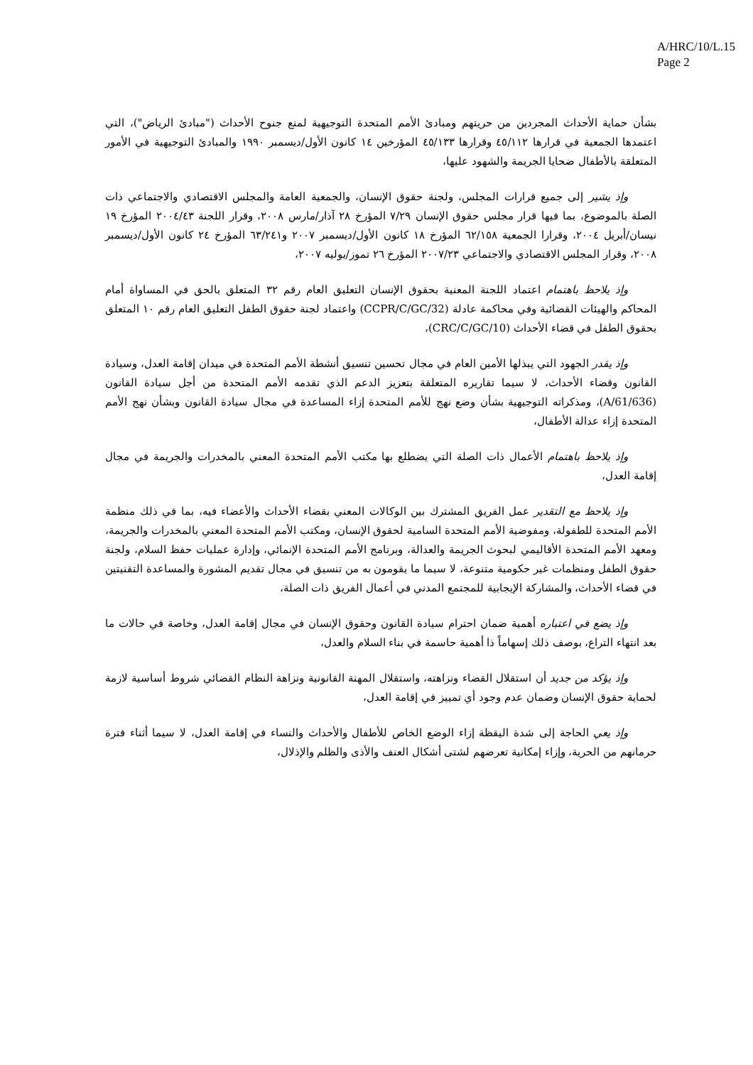A/HRC/10/L.15
Page 2
بشأن حماية الأحداث المجردين من حريتهم ومبادئ الأمم المتحدة التوجيهية لمنع جنوح الأحداث ("مبادئ الرياض")، التي اعتمدها الجمعية في قرارها ٤٥/١١٢ وقرارها ٤٥/١٣٣ المؤرخين ١٤ كانون الأول/ديسمبر ١٩٩٠ والمبادئ التوجيهية في الأمور المتعلقة بالأطفال ضحايا الجريمة والشهود عليها،
وإذ يشير إلى جميع قرارات المجلس، ولجنة حقوق الإنسان، والجمعية العامة والمجلس الاقتصادي والاجتماعي ذات الصلة بالموضوع، بما فيها قرار مجلس حقوق الإنسان ٧/٢٩ المؤرخ ٢٨ آذار/مارس ٢٠٠٨، وقرار اللجنة ٢٠٠٤/٤٣ المؤرخ ١٩ نيسان/أبريل ٢٠٠٤، وقرارا الجمعية ٦٢/١٥٨ المؤرخ ١٨ كانون الأول/ديسمبر ٢٠٠٧ و٦٣/٢٤١ المؤرخ ٢٤ كانون الأول/ديسمبر ٢٠٠٨، وقرار المجلس الاقتصادي والاجتماعي ٢٠٠٧/٢٣ المؤرخ ٢٦ تموز/يوليه ٢٠٠٧،
وإذ يلاحظ باهتمام اعتماد اللجنة المعنية بحقوق الإنسان التعليق العام رقم ٣٢ المتعلق بالحق في المساواة أمام المحاكم والهيئات القضائية وفي محاكمة عادلة (CCPR/C/GC/32) واعتماد لجنة حقوق الطفل التعليق العام رقم ١٠ المتعلق بحقوق الطفل في قضاء الأحداث (CRC/C/GC/10)،
وإذ يقدر الجهود التي يبذلها الأمين العام في مجال تحسين تنسيق أنشطة الأمم المتحدة في ميدان إقامة العدل، وسيادة القانون وقضاء الأحداث، لا سيما تقاريره المتعلقة بتعزيز الدعم الذي تقدمه الأمم المتحدة من أجل سيادة القانون (A/61/636)، ومذكراته التوجيهية بشأن وضع نهج للأمم المتحدة إزاء المساعدة في مجال سيادة القانون وبشأن نهج الأمم المتحدة إزاء عدالة الأطفال،
وإذ يلاحظ باهتمام الأعمال ذات الصلة التي يضطلع بها مكتب الأمم المتحدة المعني بالمخدرات والجريمة في مجال إقامة العدل،
وإذ يلاحظ مع التقدير عمل الفريق المشترك بين الوكالات المعني بقضاء الأحداث والأعضاء فيه، بما في ذلك منظمة الأمم المتحدة للطفولة، ومفوضية الأمم المتحدة السامية لحقوق الإنسان، ومكتب الأمم المتحدة المعني بالمخدرات والجريمة، ومعهد الأمم المتحدة الأقاليمي لبحوث الجريمة والعدالة، وبرنامج الأمم المتحدة الإنمائي، وإدارة عمليات حفظ السلام، ولجنة حقوق الطفل ومنظمات غير حكومية متنوعة، لا سيما ما يقومون به من تنسيق في مجال تقديم المشورة والمساعدة التقنيتين في قضاء الأحداث، والمشاركة الإيجابية للمجتمع المدني في أعمال الفريق ذات الصلة،
وإذ يضع في اعتباره أهمية ضمان احترام سيادة القانون وحقوق الإنسان في مجال إقامة العدل، وخاصة في حالات ما بعد انتهاء التراع، بوصف ذلك إسهاماً ذا أهمية حاسمة في بناء السلام والعدل،
وإذ يؤكد من جديد أن استقلال القضاء ونزاهته، واستقلال المهنة القانونية ونزاهة النظام القضائي شروط أساسية لازمة لحماية حقوق الإنسان وضمان عدم وجود أي تمييز في إقامة العدل،
وإذ يعي الحاجة إلى شدة اليقظة إزاء الوضع الخاص للأطفال والأحداث والنساء في إقامة العدل، لا سيما أثناء فترة حرمانهم من الحرية، وإزاء إمكانية تعرضهم لشتى أشكال العنف والأذى والظلم والإذلال،